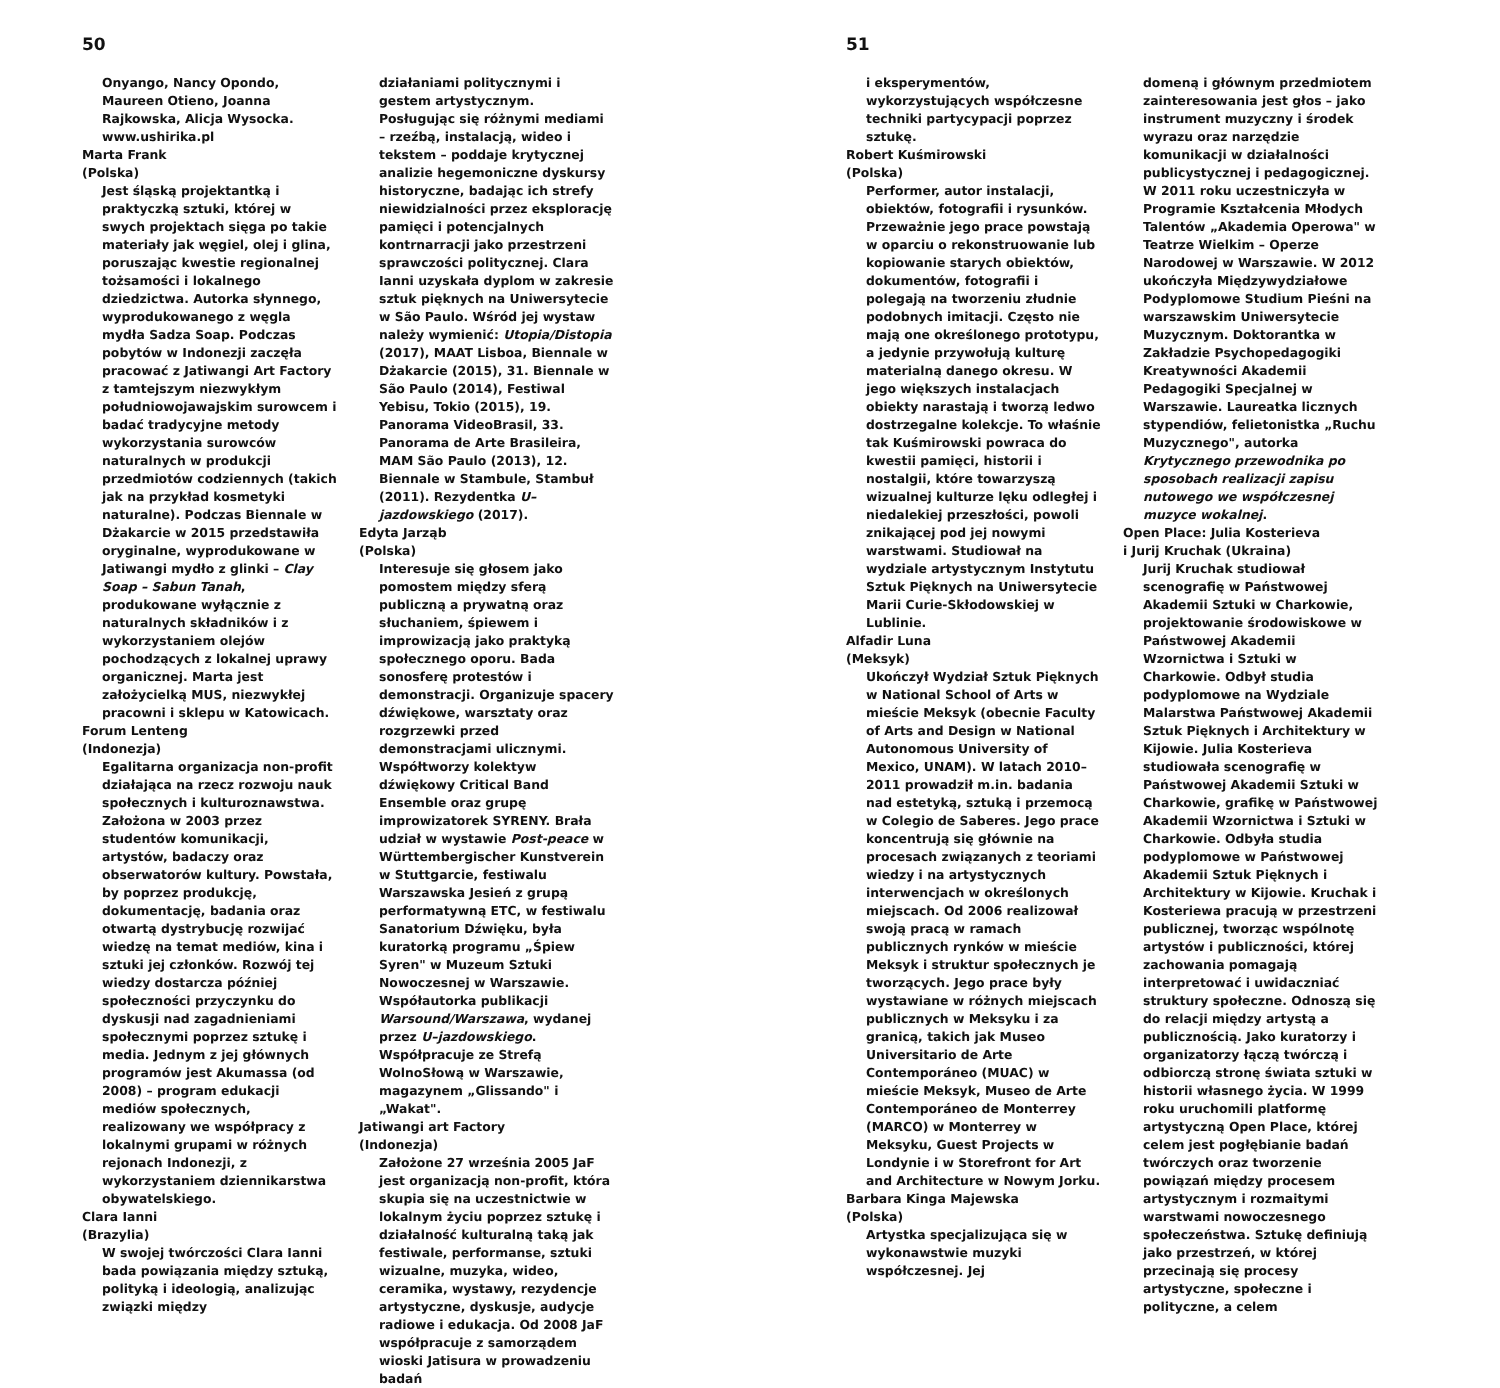50
Onyango, Nancy Opondo, Maureen Otieno, Joanna Rajkowska, Alicja Wysocka. www.ushirika.pl
Marta Frank
(Polska)
Jest śląską projektantką i praktyczką sztuki, której w swych projektach sięga po takie materiały jak węgiel, olej i glina, poruszając kwestie regionalnej tożsamości i lokalnego dziedzictwa. Autorka słynnego, wyprodukowanego z węgla mydła Sadza Soap. Podczas pobytów w Indonezji zaczęła pracować z Jatiwangi Art Factory z tamtejszym niezwykłym południowojawajskim surowcem i badać tradycyjne metody wykorzystania surowców naturalnych w produkcji przedmiotów codziennych (takich jak na przykład kosmetyki naturalne). Podczas Biennale w Dżakarcie w 2015 przedstawiła oryginalne, wyprodukowane w Jatiwangi mydło z glinki – Clay Soap – Sabun Tanah, produkowane wyłącznie z naturalnych składników i z wykorzystaniem olejów pochodzących z lokalnej uprawy organicznej. Marta jest założycielką MUS, niezwykłej pracowni i sklepu w Katowicach.
Forum Lenteng
(Indonezja)
Egalitarna organizacja non-profit działająca na rzecz rozwoju nauk społecznych i kulturoznawstwa. Założona w 2003 przez studentów komunikacji, artystów, badaczy oraz obserwatorów kultury. Powstała, by poprzez produkcję, dokumentację, badania oraz otwartą dystrybucję rozwijać wiedzę na temat mediów, kina i sztuki jej członków. Rozwój tej wiedzy dostarcza później społeczności przyczynku do dyskusji nad zagadnieniami społecznymi poprzez sztukę i media. Jednym z jej głównych programów jest Akumassa (od 2008) – program edukacji mediów społecznych, realizowany we współpracy z lokalnymi grupami w różnych rejonach Indonezji, z wykorzystaniem dziennikarstwa obywatelskiego.
Clara Ianni
(Brazylia)
W swojej twórczości Clara Ianni bada powiązania między sztuką, polityką i ideologią, analizując związki między
działaniami politycznymi i gestem artystycznym. Posługując się różnymi mediami – rzeźbą, instalacją, wideo i tekstem – poddaje krytycznej analizie hegemoniczne dyskursy historyczne, badając ich strefy niewidzialności przez eksplorację pamięci i potencjalnych kontrnarracji jako przestrzeni sprawczości politycznej. Clara Ianni uzyskała dyplom w zakresie sztuk pięknych na Uniwersytecie w São Paulo. Wśród jej wystaw należy wymienić: Utopia/Distopia (2017), MAAT Lisboa, Biennale w Dżakarcie (2015), 31. Biennale w São Paulo (2014), Festiwal Yebisu, Tokio (2015), 19. Panorama VideoBrasil, 33. Panorama de Arte Brasileira, MAM São Paulo (2013), 12. Biennale w Stambule, Stambuł (2011). Rezydentka U–jazdowskiego (2017).
Edyta Jarząb
(Polska)
Interesuje się głosem jako pomostem między sferą publiczną a prywatną oraz słuchaniem, śpiewem i improwizacją jako praktyką społecznego oporu. Bada sonosferę protestów i demonstracji. Organizuje spacery dźwiękowe, warsztaty oraz rozgrzewki przed demonstracjami ulicznymi. Współtworzy kolektyw dźwiękowy Critical Band Ensemble oraz grupę improwizatorek SYRENY. Brała udział w wystawie Post-peace w Württembergischer Kunstverein w Stuttgarcie, festiwalu Warszawska Jesień z grupą performatywną ETC, w festiwalu Sanatorium Dźwięku, była kuratorką programu „Śpiew Syren" w Muzeum Sztuki Nowoczesnej w Warszawie. Współautorka publikacji Warsound/Warszawa, wydanej przez U–jazdowskiego. Współpracuje ze Strefą WolnoSłową w Warszawie, magazynem „Glissando" i „Wakat".
Jatiwangi art Factory
(Indonezja)
Założone 27 września 2005 JaF jest organizacją non-profit, która skupia się na uczestnictwie w lokalnym życiu poprzez sztukę i działalność kulturalną taką jak festiwale, performanse, sztuki wizualne, muzyka, wideo, ceramika, wystawy, rezydencje artystyczne, dyskusje, audycje radiowe i edukacja. Od 2008 JaF współpracuje z samorządem wioski Jatisura w prowadzeniu badań
51
i eksperymentów, wykorzystujących współczesne techniki partycypacji poprzez sztukę.
Robert Kuśmirowski
(Polska)
Performer, autor instalacji, obiektów, fotografii i rysunków. Przeważnie jego prace powstają w oparciu o rekonstruowanie lub kopiowanie starych obiektów, dokumentów, fotografii i polegają na tworzeniu złudnie podobnych imitacji. Często nie mają one określonego prototypu, a jedynie przywołują kulturę materialną danego okresu. W jego większych instalacjach obiekty narastają i tworzą ledwo dostrzegalne kolekcje. To właśnie tak Kuśmirowski powraca do kwestii pamięci, historii i nostalgii, które towarzyszą wizualnej kulturze lęku odległej i niedalekiej przeszłości, powoli znikającej pod jej nowymi warstwami. Studiował na wydziale artystycznym Instytutu Sztuk Pięknych na Uniwersytecie Marii Curie-Skłodowskiej w Lublinie.
Alfadir Luna
(Meksyk)
Ukończył Wydział Sztuk Pięknych w National School of Arts w mieście Meksyk (obecnie Faculty of Arts and Design w National Autonomous University of Mexico, UNAM). W latach 2010–2011 prowadził m.in. badania nad estetyką, sztuką i przemocą w Colegio de Saberes. Jego prace koncentrują się głównie na procesach związanych z teoriami wiedzy i na artystycznych interwencjach w określonych miejscach. Od 2006 realizował swoją pracą w ramach publicznych rynków w mieście Meksyk i struktur społecznych je tworzących. Jego prace były wystawiane w różnych miejscach publicznych w Meksyku i za granicą, takich jak Museo Universitario de Arte Contemporáneo (MUAC) w mieście Meksyk, Museo de Arte Contemporáneo de Monterrey (MARCO) w Monterrey w Meksyku, Guest Projects w Londynie i w Storefront for Art and Architecture w Nowym Jorku.
Barbara Kinga Majewska
(Polska)
Artystka specjalizująca się w wykonawstwie muzyki współczesnej. Jej
domeną i głównym przedmiotem zainteresowania jest głos – jako instrument muzyczny i środek wyrazu oraz narzędzie komunikacji w działalności publicystycznej i pedagogicznej. W 2011 roku uczestniczyła w Programie Kształcenia Młodych Talentów „Akademia Operowa" w Teatrze Wielkim – Operze Narodowej w Warszawie. W 2012 ukończyła Międzywydziałowe Podyplomowe Studium Pieśni na warszawskim Uniwersytecie Muzycznym. Doktorantka w Zakładzie Psychopedagogiki Kreatywności Akademii Pedagogiki Specjalnej w Warszawie. Laureatka licznych stypendiów, felietonistka „Ruchu Muzycznego", autorka Krytycznego przewodnika po sposobach realizacji zapisu nutowego we współczesnej muzyce wokalnej.
Open Place: Julia Kosterieva
i Jurij Kruchak (Ukraina)
Jurij Kruchak studiował scenografię w Państwowej Akademii Sztuki w Charkowie, projektowanie środowiskowe w Państwowej Akademii Wzornictwa i Sztuki w Charkowie. Odbył studia podyplomowe na Wydziale Malarstwa Państwowej Akademii Sztuk Pięknych i Architektury w Kijowie. Julia Kosterieva studiowała scenografię w Państwowej Akademii Sztuki w Charkowie, grafikę w Państwowej Akademii Wzornictwa i Sztuki w Charkowie. Odbyła studia podyplomowe w Państwowej Akademii Sztuk Pięknych i Architektury w Kijowie. Kruchak i Kosteriewa pracują w przestrzeni publicznej, tworząc wspólnotę artystów i publiczności, której zachowania pomagają interpretować i uwidaczniać struktury społeczne. Odnoszą się do relacji między artystą a publicznością. Jako kuratorzy i organizatorzy łączą twórczą i odbiorczą stronę świata sztuki w historii własnego życia. W 1999 roku uruchomili platformę artystyczną Open Place, której celem jest pogłębianie badań twórczych oraz tworzenie powiązań między procesem artystycznym i rozmaitymi warstwami nowoczesnego społeczeństwa. Sztukę definiują jako przestrzeń, w której przecinają się procesy artystyczne, społeczne i polityczne, a celem